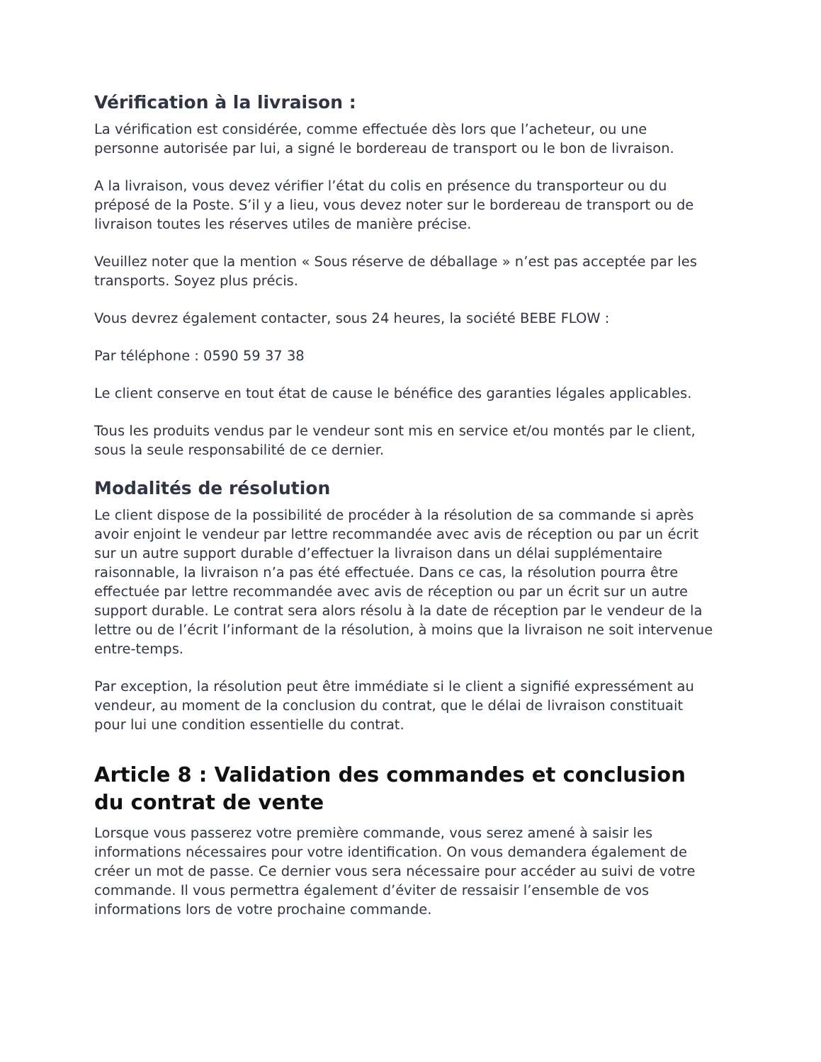Vérification à la livraison :
La vérification est considérée, comme effectuée dès lors que l’acheteur, ou une personne autorisée par lui, a signé le bordereau de transport ou le bon de livraison.
A la livraison, vous devez vérifier l’état du colis en présence du transporteur ou du préposé de la Poste. S’il y a lieu, vous devez noter sur le bordereau de transport ou de livraison toutes les réserves utiles de manière précise.
Veuillez noter que la mention « Sous réserve de déballage » n’est pas acceptée par les transports. Soyez plus précis.
Vous devrez également contacter, sous 24 heures, la société BEBE FLOW :
Par téléphone : 0590 59 37 38
Le client conserve en tout état de cause le bénéfice des garanties légales applicables.
Tous les produits vendus par le vendeur sont mis en service et/ou montés par le client, sous la seule responsabilité de ce dernier.
Modalités de résolution
Le client dispose de la possibilité de procéder à la résolution de sa commande si après avoir enjoint le vendeur par lettre recommandée avec avis de réception ou par un écrit sur un autre support durable d’effectuer la livraison dans un délai supplémentaire raisonnable, la livraison n’a pas été effectuée. Dans ce cas, la résolution pourra être effectuée par lettre recommandée avec avis de réception ou par un écrit sur un autre support durable. Le contrat sera alors résolu à la date de réception par le vendeur de la lettre ou de l’écrit l’informant de la résolution, à moins que la livraison ne soit intervenue entre-temps.
Par exception, la résolution peut être immédiate si le client a signifié expressément au vendeur, au moment de la conclusion du contrat, que le délai de livraison constituait pour lui une condition essentielle du contrat.
Article 8 : Validation des commandes et conclusion du contrat de vente
Lorsque vous passerez votre première commande, vous serez amené à saisir les informations nécessaires pour votre identification. On vous demandera également de créer un mot de passe. Ce dernier vous sera nécessaire pour accéder au suivi de votre commande. Il vous permettra également d’éviter de ressaisir l’ensemble de vos informations lors de votre prochaine commande.